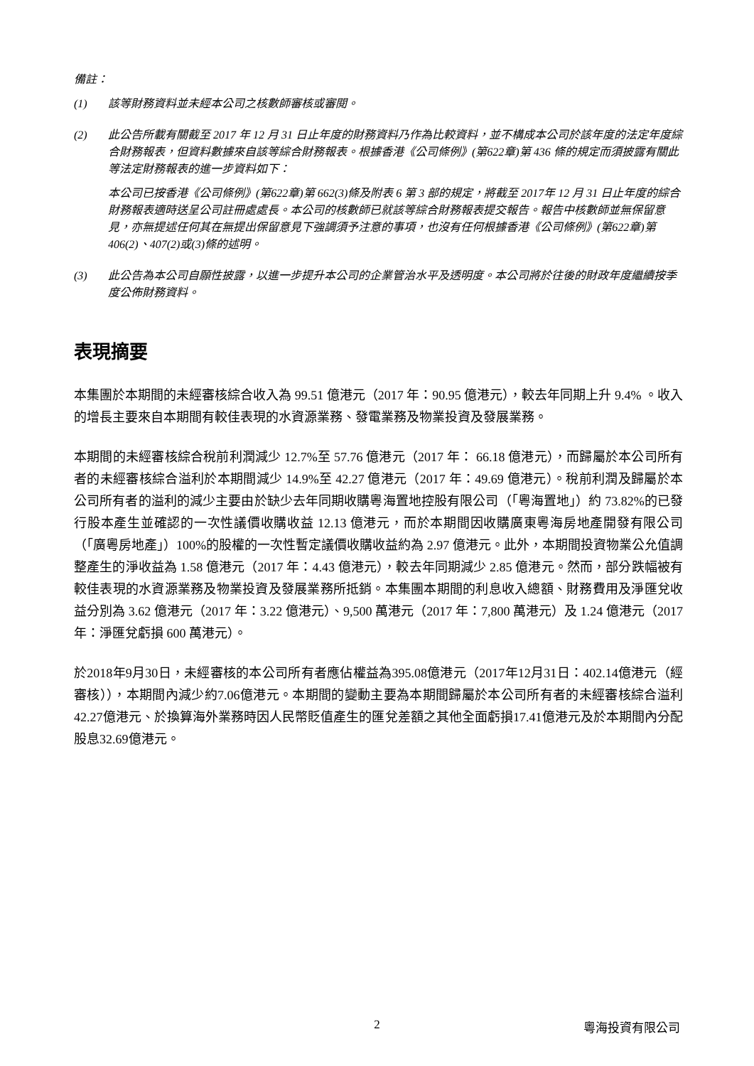備註：
(1) 該等財務資料並未經本公司之核數師審核或審閱。
(2) 此公告所載有關截至 2017 年 12 月 31 日止年度的財務資料乃作為比較資料，並不構成本公司於該年度的法定年度綜合財務報表，但資料數據來自該等綜合財務報表。根據香港《公司條例》(第622章)第 436 條的規定而須披露有關此等法定財務報表的進一步資料如下：
本公司已按香港《公司條例》(第622章)第 662(3)條及附表 6 第 3 部的規定，將截至 2017年 12 月 31 日止年度的綜合財務報表適時送呈公司註冊處處長。本公司的核數師已就該等綜合財務報表提交報告。報告中核數師並無保留意見，亦無提述任何其在無提出保留意見下強調須予注意的事項，也沒有任何根據香港《公司條例》(第622章)第 406(2)、407(2)或(3)條的述明。
(3) 此公告為本公司自願性披露，以進一步提升本公司的企業管治水平及透明度。本公司將於往後的財政年度繼續按季度公佈財務資料。
表現摘要
本集團於本期間的未經審核綜合收入為 99.51 億港元（2017 年：90.95 億港元），較去年同期上升 9.4% 。收入的增長主要來自本期間有較佳表現的水資源業務、發電業務及物業投資及發展業務。
本期間的未經審核綜合稅前利潤減少 12.7%至 57.76 億港元（2017 年： 66.18 億港元），而歸屬於本公司所有者的未經審核綜合溢利於本期間減少 14.9%至 42.27 億港元（2017 年：49.69 億港元）。稅前利潤及歸屬於本公司所有者的溢利的減少主要由於缺少去年同期收購粵海置地控股有限公司（「粵海置地」）約 73.82%的已發行股本產生並確認的一次性議價收購收益 12.13 億港元，而於本期間因收購廣東粵海房地產開發有限公司（「廣粵房地產」）100%的股權的一次性暫定議價收購收益約為 2.97 億港元。此外，本期間投資物業公允值調整產生的淨收益為 1.58 億港元（2017 年：4.43 億港元），較去年同期減少 2.85 億港元。然而，部分跌幅被有較佳表現的水資源業務及物業投資及發展業務所抵銷。本集團本期間的利息收入總額、財務費用及淨匯兌收益分別為 3.62 億港元（2017 年：3.22 億港元）、9,500 萬港元（2017 年：7,800 萬港元）及 1.24 億港元（2017 年：淨匯兌虧損 600 萬港元）。
於2018年9月30日，未經審核的本公司所有者應佔權益為395.08億港元（2017年12月31日：402.14億港元（經審核）），本期間內減少約7.06億港元。本期間的變動主要為本期間歸屬於本公司所有者的未經審核綜合溢利42.27億港元、於換算海外業務時因人民幣貶值產生的匯兌差額之其他全面虧損17.41億港元及於本期間內分配股息32.69億港元。
2 粵海投資有限公司